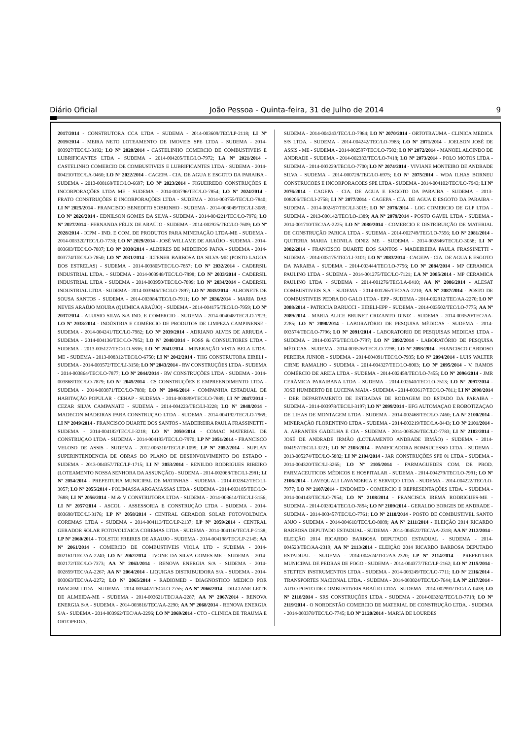Diário Oficial João Pessoa - Quinta-feira, 31 de Julho de 2014 9
2017/2014 - CONSTRUTORA CCA LTDA - SUDEMA - 2014-003609/TEC/LP-2118; LI Nº 2019/2014 - MEIRA NETO LOTEAMENTO DE IMOVEIS SPE LTDA - SUDEMA - 2014-003927/TEC/LI-3192; LO Nº 2020/2014 - CASTELINHO COMERCIO DE COMBUSTIVEIS E LUBRIFICANTES LTDA - SUDEMA - 2014-004205/TEC/LO-7972; LA Nº 2021/2014 - CASTELINHO COMERCIO DE COMBUSTIVEIS E LUBRIFICANTES LTDA - SUDEMA - 2014-004210/TEC/LA-0460; LO Nº 2022/2014 - CAGEPA - CIA. DE AGUA E ESGOTO DA PARAIBA - SUDEMA - 2013-008168/TEC/LO-6697; LO Nº 2023/2014 - FIGUEIREDO CONSTRUÇÕES E INCORPORAÇÕES LTDA ME - SUDEMA - 2014-003796/TEC/LO-7854; LO Nº 2024/2014 - FRATO CONSTRUÇÕES E INCORPORAÇÕES LTDA - SUDEMA - 2014-003755/TEC/LO-7840; LI Nº 2025/2014 - FRANCISCO BENEDITO SOBRINHO - SUDEMA - 2014-003049/TEC/LI-3089; LO Nº 2026/2014 - EDNILSON GOMES DA SILVA - SUDEMA - 2014-004221/TEC/LO-7976; LO Nº 2027/2014 - FERNANDA FÉLIX DE ARAÚJO - SUDEMA - 2014-002925/TEC/LO-7609; LO Nº 2028/2014 - ICPM - IND. E COM. DE PRODUTOS PARA MINERAÇÃO LTDA-ME - SUDEMA - 2014-003320/TEC/LO-7730; LO Nº 2029/2014 - JOSÉ WILLAME DE ARAÚJO - SUDEMA - 2014-003603/TEC/LO-7807; LO Nº 2030/2014 - ALBERES DE MEDEIROS PAIVA - SUDEMA - 2014-003774/TEC/LO-7850; LO Nº 2031/2014 - ILTENER BARBOSA DA SILVA-ME (POSTO LAGOA DOS ESTRELAS) - SUDEMA - 2014-003805/TEC/LO-7857; LO Nº 2032/2014 - CADERSIL INDUSTRIAL LTDA. - SUDEMA - 2014-003948/TEC/LO-7898; LO Nº 2033/2014 - CADERSIL INDUSTRIAL LTDA - SUDEMA - 2014-003950/TEC/LO-7899; LO Nº 2034/2014 - CADERSIL INDUSTRIAL LTDA - SUDEMA - 2014-003946/TEC/LO-7897; LO Nº 2035/2014 - ALBONETE DE SOUSA SANTOS - SUDEMA - 2014-003984/TEC/LO-7911; LO Nº 2036/2014 - MARIA DAS NEVES ARAÚJO MOURA (QUIMICA ARAÚJO) - SUDEMA - 2014-004175/TEC/LO-7959; LO Nº 2037/2014 - ALUISIO SILVA S/A IND. E COMERCIO - SUDEMA - 2014-004048/TEC/LO-7923; LO Nº 2038/2014 - INDÚSTRIA E COMÉRCIO DE PRODUTOS DE LIMPEZA CAMPINENSE - SUDEMA - 2014-004241/TEC/LO-7982; LO Nº 2039/2014 - ADRIANO ALVES DE ARRUDA - SUDEMA - 2014-004136/TEC/LO-7952; LO Nº 2040/2014 - FOSS & CONSULTORES LTDA - SUDEMA - 2013-005127/TEC/LO-5836; LO Nº 2041/2014 - MINERAÇÃO VISTA BELA LTDA-ME - SUDEMA - 2013-008312/TEC/LO-6750; LI Nº 2042/2014 - THG CONSTRUTORA EIRELI - SUDEMA - 2014-003572/TEC/LI-3150; LO Nº 2043/2014 - RW CONSTRUÇÕES LTDA - SUDEMA - 2014-003864/TEC/LO-7877; LO Nº 2044/2014 - RW CONSTRUÇÕES LTDA - SUDEMA - 2014-003868/TEC/LO-7879; LO Nº 2045/2014 - CS CONSTRUÇÕES E EMPREENDIMENTO LTDA - SUDEMA - 2014-003871/TEC/LO-7880; LO Nº 2046/2014 - COMPANHIA ESTADUAL DE HABITAÇÃO POPULAR - CEHAP - SUDEMA - 2014-003899/TEC/LO-7889; LI Nº 2047/2014 - CEZAR SILVA CAMPANATE - SUDEMA - 2014-004223/TEC/LI-3228; LO Nº 2048/2014 - MADECON MADEIRAS PARA CONSTRUÇAO LTDA - SUDEMA - 2014-004192/TEC/LO-7969; LI Nº 2049/2014 - FRANCISCO DUARTE DOS SANTOS - MADEIREIRA PAULA FRASSINETTI - SUDEMA - 2014-004182/TEC/LI-3218; LO Nº 2050/2014 - COMAC MATERIAL DE CONSTRUÇAO LTDA - SUDEMA - 2014-004193/TEC/LO-7970; LP Nº 2051/2014 - FRANCISCO VELOSO DE ASSIS - SUDEMA - 2012-006310/TEC/LP-1099; LP Nº 2052/2014 - SUPLAN SUPERINTENDENCIA DE OBRAS DO PLANO DE DESENVOLVIMENTO DO ESTADO - SUDEMA - 2013-004357/TEC/LP-1715; LI Nº 2053/2014 - RENILDO RODRIGUES RIBEIRO (LOTEAMENTO NOSSA SENHORA DA ASSUNÇÃO) - SUDEMA - 2014-002068/TEC/LI-2981; LI Nº 2054/2014 - PREFEITURA MUNICIPAL DE MATINHAS - SUDEMA - 2014-002842/TEC/LI-3057; LO Nº 2055/2014 - POLIMASSA ARGAMASSAS LTDA - SUDEMA - 2014-003185/TEC/LO-7688; LI Nº 2056/2014 - M & V CONSTRUTORA LTDA - SUDEMA - 2014-003614/TEC/LI-3156; LI Nº 2057/2014 - ASCOL - ASSESSORIA E CONSTRUÇÃO LTDA - SUDEMA - 2014-003698/TEC/LI-3176; LP Nº 2058/2014 - CENTRAL GERADOR SOLAR FOTOVOLTAICA COREMAS LTDA - SUDEMA - 2014-004113/TEC/LP-2137; LP Nº 2059/2014 - CENTRAL GERADOR SOLAR FOTOVOLTAICA COREMAS LTDA - SUDEMA - 2014-004116/TEC/LP-2138; LP Nº 2060/2014 - TOLSTOI FREIRES DE ARAUJO - SUDEMA - 2014-004198/TEC/LP-2145; AA Nº 2061/2014 - COMERCIO DE COMBUSTIVEIS VIOLA LTD - SUDEMA - 2014-002161/TEC/AA-2240; LO Nº 2062/2014 - IVONE DA SILVA GOMES-ME - SUDEMA - 2014-002172/TEC/LO-7373; AA Nº 2063/2014 - RENOVA ENERGIA S/A - SUDEMA - 2014-002859/TEC/AA-2267; AA Nº 2064/2014 - LIQUIGAS DISTRIBUIDORA S/A - SUDEMA - 2014-003063/TEC/AA-2272; LO Nº 2065/2014 - RADIOMED - DIAGNOSTICO MEDICO POR IMAGEM LTDA - SUDEMA - 2014-003442/TEC/LO-7755; AA Nº 2066/2014 - DILCIANE LEITE DE ALMEIDA-ME - SUDEMA - 2014-003621/TEC/AA-2287; AA Nº 2067/2014 - RENOVA ENERGIA S/A - SUDEMA - 2014-003816/TEC/AA-2290; AA Nº 2068/2014 - RENOVA ENERGIA S/A - SUDEMA - 2014-003962/TEC/AA-2296; LO Nº 2069/2014 - CTO - CLINICA DE TRAUMA E ORTOPEDIA. -
SUDEMA - 2014-004243/TEC/LO-7984; LO Nº 2070/2014 - ORTOTRAUMA - CLINICA MEDICA S/S LTDA. - SUDEMA - 2014-004242/TEC/LO-7983; LO Nº 2071/2014 - JOELSON JOSÉ DE ASSIS - ME - SUDEMA - 2014-002597/TEC/LO-7502; LO Nº 2072/2014 - MANOEL ALCINDO DE ANDRADE - SUDEMA - 2014-002333/TEC/LO-7418; LO Nº 2073/2014 - POLO MOTOS LTDA - SUDEMA - 2014-003229/TEC/LO-7700; LO Nº 2074/2014 - VIVIANE MONTEIRO DE ANDRADE SILVA - SUDEMA - 2014-000728/TEC/LO-6975; LO Nº 2075/2014 - WDA ILHAS BORNEU CONSTRUCOES E INCORPORACOES SPE LTDA - SUDEMA - 2014-004102/TEC/LO-7943; LI Nº 2076/2014 - CAGEPA - CIA. DE AGUA E ESGOTO DA PARAIBA - SUDEMA - 2013-008206/TEC/LI-2758; LI Nº 2077/2014 - CAGEPA - CIA. DE AGUA E ESGOTO DA PARAIBA - SUDEMA - 2014-002457/TEC/LI-3019; LO Nº 2078/2014 - LOG COMERCIO DE GLP LTDA - SUDEMA - 2013-000142/TEC/LO-1389; AA Nº 2079/2014 - POSTO GAVEL LTDA - SUDEMA - 2014-001710/TEC/AA-2225; LO Nº 2080/2014 - COMERCIO E DISTRIBUIÇÃO DE MATERIAL DE CONSTRUÇÃO PARICA LTDA - SUDEMA - 2014-002749/TEC/LO-7556; LO Nº 2081/2014 - QUITERIA MARIA LEONILA DINIZ ME - SUDEMA - 2014-002846/TEC/LO-3058; LI Nº 2082/2014 - FRANCISCO DUARTE DOS SANTOS - MADEIREIRA PAULA FRASSINETTI - SUDEMA - 2014-003175/TEC/LI-3101; LO Nº 2083/2014 - CAGEPA - CIA. DE AGUA E ESGOTO DA PARAIBA - SUDEMA - 2014-003444/TEC/LO-7756; LO Nº 2084/2014 - MP CERAMICA PAULINO LTDA - SUDEMA - 2014-001275/TEC/LO-7121; LA Nº 2085/2014 - MP CERAMICA PAULINO LTDA - SUDEMA - 2014-001276/TEC/LA-0410; AA Nº 2086/2014 - ALESAT COMBUSTIVEIS S.A - SUDEMA - 2014-001265/TEC/AA-2210; AA Nº 2087/2014 - POSTO DE COMBUSTIVEIS PEDRA DO GALO LTDA - EPP - SUDEMA - 2014-002912/TEC/AA-2270; LO Nº 2088/2014 - PATRICIA BARUCCI - EIRELI-EPP - SUDEMA - 2014-003502/TEC/LO-7775; AA Nº 2089/2014 - MARIA ALICE BRUNET CRIZANTO DINIZ - SUDEMA - 2014-003520/TEC/AA-2285; LO Nº 2090/2014 - LABORATÓRIO DE PESQUISA MÉDICAS - SUDEMA - 2014-003574/TEC/LO-7796; LO Nº 2091/2014 - LABORATORIO DE PESQUISAS MEDICAS LTDA - SUDEMA - 2014-003575/TEC/LO-7797; LO Nº 2092/2014 - LABORATÓRIO DE PESQUISA MÉDICAS - SUDEMA - 2014-003576/TEC/LO-7798; LO Nº 2093/2014 - FRANCISCO CARDOSO PEREIRA JUNIOR - SUDEMA - 2014-004091/TEC/LO-7935; LO Nº 2094/2014 - LUIS WALTER CIRNE RAMALHO - SUDEMA - 2014-004327/TEC/LO-8003; LO Nº 2095/2014 - V. RAMOS COMÉRCIO DE AREIA LTDA - SUDEMA - 2014-002458/TEC/LO-7455; LO Nº 2096/2014 - JMR CERÂMICA PARAIBANA LTDA - SUDEMA - 2014-002640/TEC/LO-7513; LO Nº 2097/2014 - JOSE HUMBERTO DE LUCENA MAIA - SUDEMA - 2014-003617/TEC/LO-7811; LI Nº 2098/2014 - DER DEPARTAMENTO DE ESTRADAS DE RODAGEM DO ESTADO DA PARAIBA - SUDEMA - 2014-003978/TEC/LI-3197; LO Nº 2099/2014 - EFG AUTOMAÇAO E ROBOTIZAÇAO DE LIHAS DE MONTAGEM LTDA - SUDEMA - 2014-002468/TEC/LO-7460; LA Nº 2100/2014 - MINERAÇÃO FLORENTINO LTDA - SUDEMA - 2014-003219/TEC/LA-0443; LO Nº 2101/2014 - A. ABRANTES GADELHA E CIA - SUDEMA - 2014-003526/TEC/LO-7783; LI Nº 2102/2014 - JOSÉ DE ANDRADE IRMÃO (LOTEAMENTO ANDRADE IRMÃO) - SUDEMA - 2014-004197/TEC/LI-3221; LO Nº 2103/2014 - PANIFICADORA BOMSUCESSO LTDA - SUDEMA - 2013-005274/TEC/LO-5882; LI Nº 2104/2014 - JAR CONSTRUÇÕES SPE 01 LTDA - SUDEMA - 2014-004320/TEC/LI-3265; LO Nº 2105/2014 - FARMAGUEDES COM. DE PROD. FARMACEUTICOS MÉDICOS E HOSPITALAR - SUDEMA - 2014-004279/TEC/LO-7991; LO Nº 2106/2014 - LAVEQUALI LAVANDERIA E SERVIÇO LTDA - SUDEMA - 2014-004222/TEC/LO-7977; LO Nº 2107/2014 - ENDOMED - COMERCIO E REPRESENTAÇÕES LTDA. - SUDEMA - 2014-004143/TEC/LO-7954; LO Nº 2108/2014 - FRANCISCA IREMÁ RODRIGUES-ME - SUDEMA - 2014-003924/TEC/LO-7894; LO Nº 2109/2014 - GERALDO BORGES DE ANDRADE - SUDEMA - 2014-003457/TEC/LO-7761; LO Nº 2110/2014 - POSTO DE COMBUSTIVEL SANTO ANJO - SUDEMA - 2014-004610/TEC/LO-8089; AA Nº 2111/2014 - ELEIÇÃO 2014 RICARDO BARBOSA DEPUTADO ESTADUAL - SUDEMA - 2014-004522/TEC/AA-2318; AA Nº 2112/2014 - ELEIÇÃO 2014 RICARDO BARBOSA DEPUTADO ESTADUAL - SUDEMA - 2014-004523/TEC/AA-2319; AA Nº 2113/2014 - ELEIÇÃO 2014 RICARDO BARBOSA DEPUTADO ESTADUAL - SUDEMA - 2014-004524/TEC/AA-2320; LP Nº 2114/2014 - PREFEITURA MUNICIPAL DE PEDRAS DE FOGO - SUDEMA - 2014-004377/TEC/LP-2162; LO Nº 2115/2014 - STETTEN INSTRUMENTOS LTDA - SUDEMA - 2014-003249/TEC/LO-7711; LO Nº 2116/2014 - TRANSPORTES NACIONAL LTDA. - SUDEMA - 2014-003024/TEC/LO-7644; LA Nº 2117/2014 - AUTO POSTO DE COMBUSTIVEIS ARAÚJO LTDA - SUDEMA - 2014-002991/TEC/LA-0438; LO Nº 2118/2014 - SRS CONSTRUÇÕES LTDA - SUDEMA - 2014-003282/TEC/LO-7718; LO Nº 2119/2014 - O NORDESTÃO COMERCIO DE MATERIAL DE CONSTRUÇÃO LTDA. - SUDEMA - 2014-003378/TEC/LO-7745; LO Nº 2120/2014 - MARIA DE LOURDES